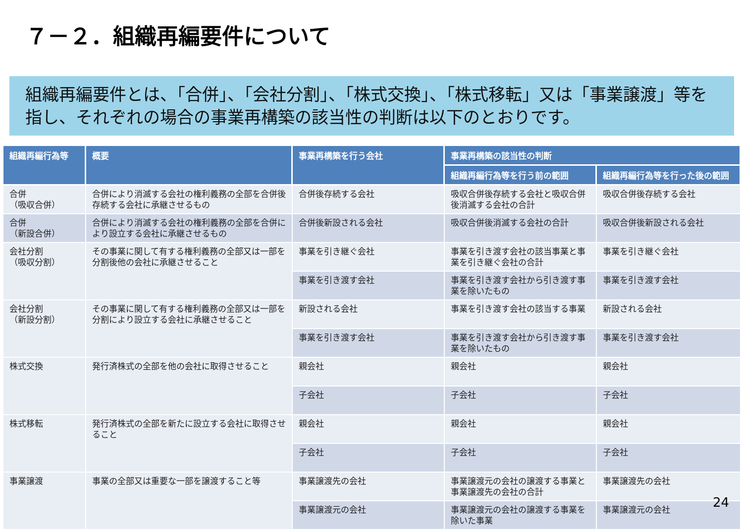７－２．組織再編要件について
組織再編要件とは、「合併」、「会社分割」、「株式交換」、「株式移転」又は「事業譲渡」等を指し、それぞれの場合の事業再構築の該当性の判断は以下のとおりです。
| 組織再編行為等 | 概要 | 事業再構築を行う会社 | 事業再構築の該当性の判断 | |
| --- | --- | --- | --- | --- |
| | | | 組織再編行為等を行う前の範囲 | 組織再編行為等を行った後の範囲 |
| 合併 （吸収合併） | 合併により消滅する会社の権利義務の全部を合併後存続する会社に承継させるもの | 合併後存続する会社 | 吸収合併後存続する会社と吸収合併後消滅する会社の合計 | 吸収合併後存続する会社 |
| 合併 （新設合併） | 合併により消滅する会社の権利義務の全部を合併により設立する会社に承継させるもの | 合併後新設される会社 | 吸収合併後消滅する会社の合計 | 吸収合併後新設される会社 |
| 会社分割 （吸収分割） | その事業に関して有する権利義務の全部又は一部を分割後他の会社に承継させること | 事業を引き継ぐ会社 | 事業を引き渡す会社の該当事業と事業を引き継ぐ会社の合計 | 事業を引き継ぐ会社 |
| | | 事業を引き渡す会社 | 事業を引き渡す会社から引き渡す事業を除いたもの | 事業を引き渡す会社 |
| 会社分割 （新設分割） | その事業に関して有する権利義務の全部又は一部を分割により設立する会社に承継させること | 新設される会社 | 事業を引き渡す会社の該当する事業 | 新設される会社 |
| | | 事業を引き渡す会社 | 事業を引き渡す会社から引き渡す事業を除いたもの | 事業を引き渡す会社 |
| 株式交換 | 発行済株式の全部を他の会社に取得させること | 親会社 | 親会社 | 親会社 |
| | | 子会社 | 子会社 | 子会社 |
| 株式移転 | 発行済株式の全部を新たに設立する会社に取得させること | 親会社 | 親会社 | 親会社 |
| | | 子会社 | 子会社 | 子会社 |
| 事業譲渡 | 事業の全部又は重要な一部を譲渡すること等 | 事業譲渡先の会社 | 事業譲渡元の会社の譲渡する事業と事業譲渡先の会社の合計 | 事業譲渡先の会社 |
| | | 事業譲渡元の会社 | 事業譲渡元の会社の譲渡する事業を除いた事業 | 事業譲渡元の会社 |
24